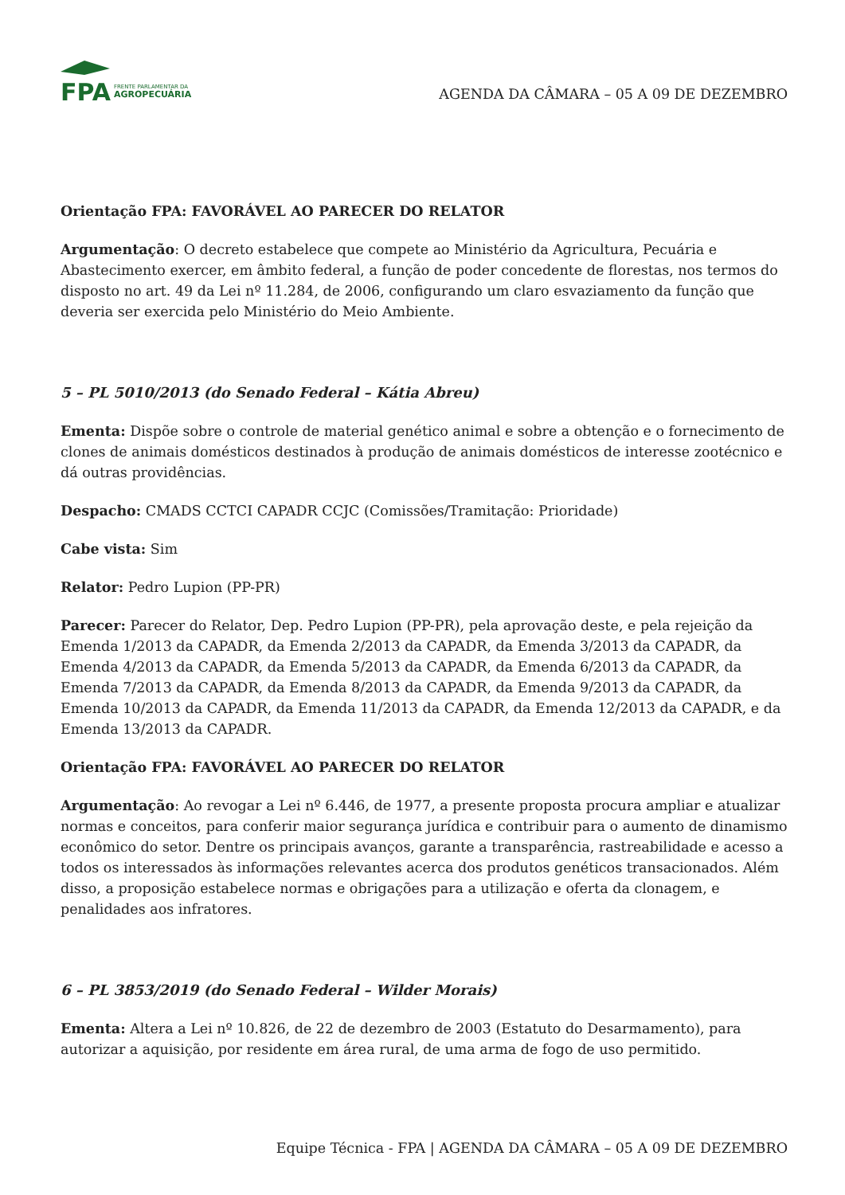FPA
FRENTE PARLAMENTAR DA
AGROPECUÁRIA
AGENDA DA CÂMARA – 05 A 09 DE DEZEMBRO
Orientação FPA: FAVORÁVEL AO PARECER DO RELATOR
Argumentação: O decreto estabelece que compete ao Ministério da Agricultura, Pecuária e Abastecimento exercer, em âmbito federal, a função de poder concedente de florestas, nos termos do disposto no art. 49 da Lei nº 11.284, de 2006, configurando um claro esvaziamento da função que deveria ser exercida pelo Ministério do Meio Ambiente.
5 – PL 5010/2013 (do Senado Federal – Kátia Abreu)
Ementa: Dispõe sobre o controle de material genético animal e sobre a obtenção e o fornecimento de clones de animais domésticos destinados à produção de animais domésticos de interesse zootécnico e dá outras providências.
Despacho: CMADS CCTCI CAPADR CCJC (Comissões/Tramitação: Prioridade)
Cabe vista: Sim
Relator: Pedro Lupion (PP-PR)
Parecer: Parecer do Relator, Dep. Pedro Lupion (PP-PR), pela aprovação deste, e pela rejeição da Emenda 1/2013 da CAPADR, da Emenda 2/2013 da CAPADR, da Emenda 3/2013 da CAPADR, da Emenda 4/2013 da CAPADR, da Emenda 5/2013 da CAPADR, da Emenda 6/2013 da CAPADR, da Emenda 7/2013 da CAPADR, da Emenda 8/2013 da CAPADR, da Emenda 9/2013 da CAPADR, da Emenda 10/2013 da CAPADR, da Emenda 11/2013 da CAPADR, da Emenda 12/2013 da CAPADR, e da Emenda 13/2013 da CAPADR.
Orientação FPA: FAVORÁVEL AO PARECER DO RELATOR
Argumentação: Ao revogar a Lei nº 6.446, de 1977, a presente proposta procura ampliar e atualizar normas e conceitos, para conferir maior segurança jurídica e contribuir para o aumento de dinamismo econômico do setor. Dentre os principais avanços, garante a transparência, rastreabilidade e acesso a todos os interessados às informações relevantes acerca dos produtos genéticos transacionados. Além disso, a proposição estabelece normas e obrigações para a utilização e oferta da clonagem, e penalidades aos infratores.
6 – PL 3853/2019 (do Senado Federal – Wilder Morais)
Ementa: Altera a Lei nº 10.826, de 22 de dezembro de 2003 (Estatuto do Desarmamento), para autorizar a aquisição, por residente em área rural, de uma arma de fogo de uso permitido.
Equipe Técnica - FPA | AGENDA DA CÂMARA – 05 A 09 DE DEZEMBRO